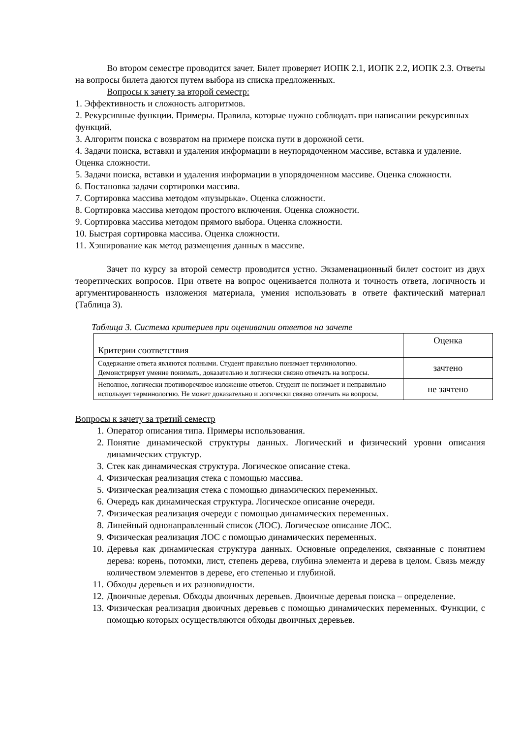Во втором семестре проводится зачет. Билет проверяет ИОПК 2.1, ИОПК 2.2, ИОПК 2.3. Ответы на вопросы билета даются путем выбора из списка предложенных.
Вопросы к зачету за второй семестр:
1. Эффективность и сложность алгоритмов.
2. Рекурсивные функции. Примеры. Правила, которые нужно соблюдать при написании рекурсивных функций.
3. Алгоритм поиска с возвратом на примере поиска пути в дорожной сети.
4. Задачи поиска, вставки и удаления информации в неупорядоченном массиве, вставка и удаление. Оценка сложности.
5. Задачи поиска, вставки и удаления информации в упорядоченном массиве. Оценка сложности.
6. Постановка задачи сортировки массива.
7. Сортировка массива методом «пузырька». Оценка сложности.
8. Сортировка массива методом простого включения. Оценка сложности.
9. Сортировка массива методом прямого выбора. Оценка сложности.
10. Быстрая сортировка массива. Оценка сложности.
11. Хэширование как метод размещения данных в массиве.
Зачет по курсу за второй семестр проводится устно. Экзаменационный билет состоит из двух теоретических вопросов. При ответе на вопрос оценивается полнота и точность ответа, логичность и аргументированность изложения материала, умения использовать в ответе фактический материал (Таблица 3).
Таблица 3. Система критериев при оценивании ответов на зачете
| Критерии соответствия | Оценка |
| Содержание ответа являются полными. Студент правильно понимает терминологию. Демонстрирует умение понимать, доказательно и логически связно отвечать на вопросы. | зачтено |
| Неполное, логически противоречивое изложение ответов. Студент не понимает и неправильно использует терминологию. Не может доказательно и логически связно отвечать на вопросы. | не зачтено |
Вопросы к зачету за третий семестр
1. Оператор описания типа. Примеры использования.
2. Понятие динамической структуры данных. Логический и физический уровни описания динамических структур.
3. Стек как динамическая структура. Логическое описание стека.
4. Физическая реализация стека с помощью массива.
5. Физическая реализация стека с помощью динамических переменных.
6. Очередь как динамическая структура. Логическое описание очереди.
7. Физическая реализация очереди с помощью динамических переменных.
8. Линейный однонаправленный список (ЛОС). Логическое описание ЛОС.
9. Физическая реализация ЛОС с помощью динамических переменных.
10. Деревья как динамическая структура данных. Основные определения, связанные с понятием дерева: корень, потомки, лист, степень дерева, глубина элемента и дерева в целом. Связь между количеством элементов в дереве, его степенью и глубиной.
11. Обходы деревьев и их разновидности.
12. Двоичные деревья. Обходы двоичных деревьев. Двоичные деревья поиска – определение.
13. Физическая реализация двоичных деревьев с помощью динамических переменных. Функции, с помощью которых осуществляются обходы двоичных деревьев.